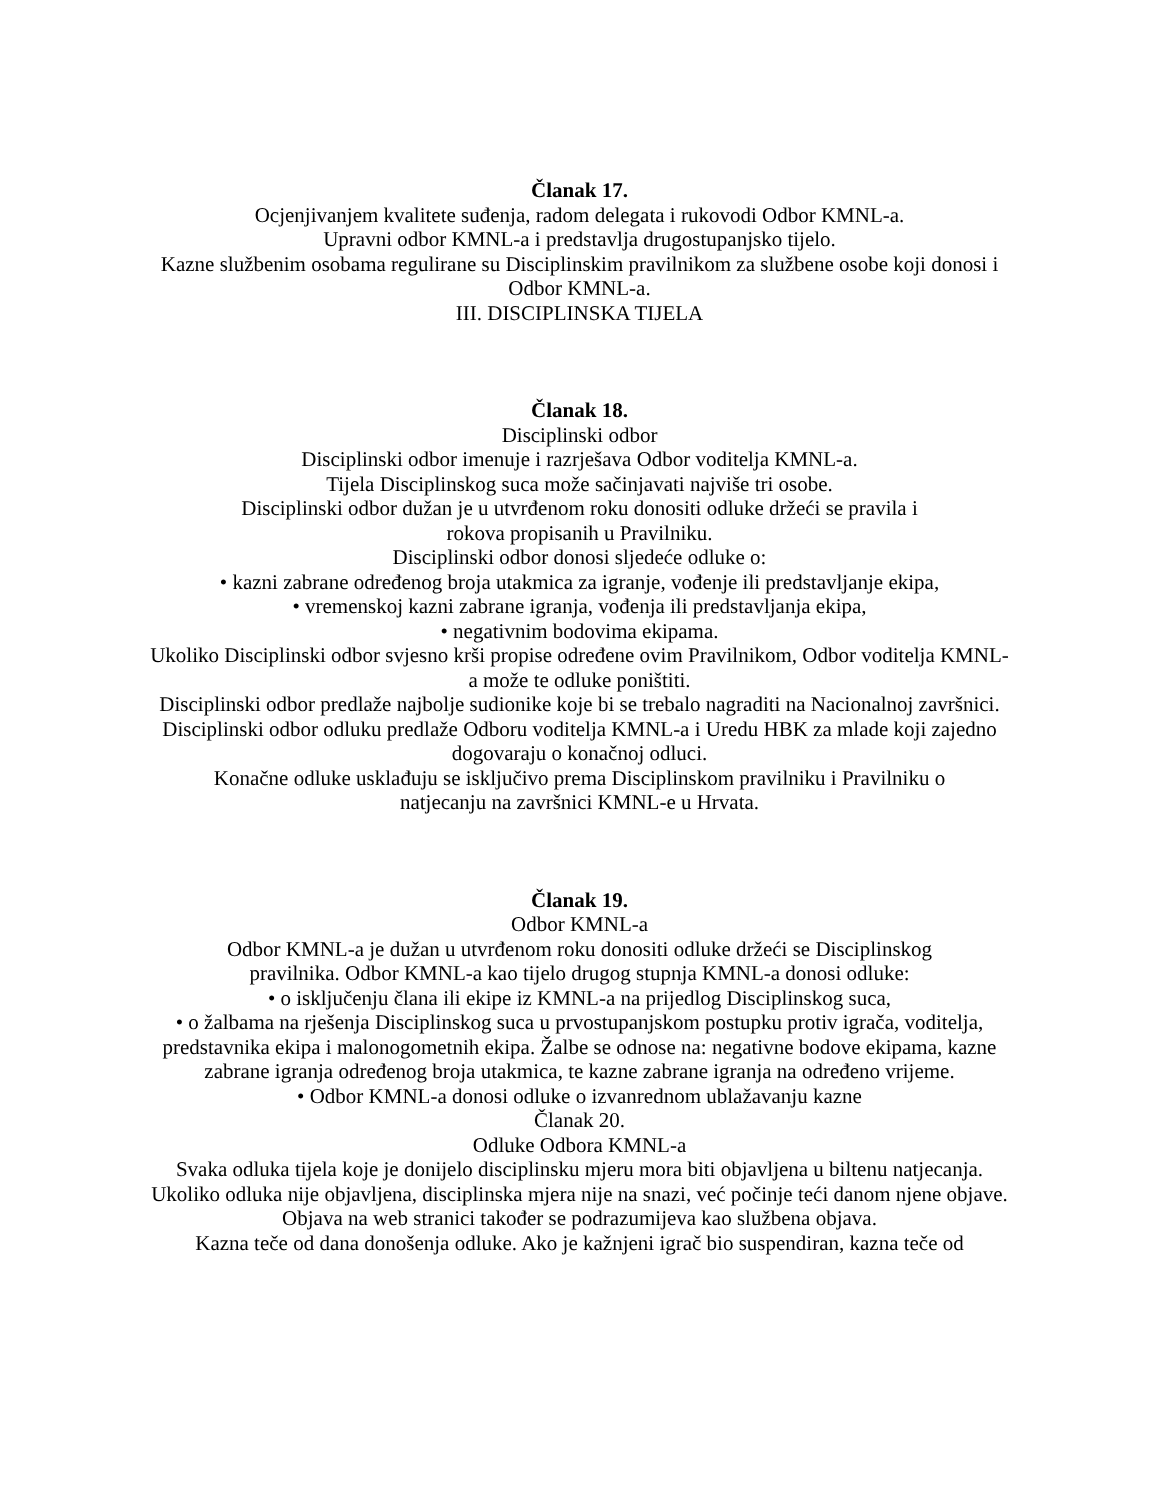Članak 17.
Ocjenjivanjem kvalitete suđenja, radom delegata i rukovodi Odbor KMNL-a.
Upravni odbor KMNL-a i predstavlja drugostupanjsko tijelo.
Kazne službenim osobama regulirane su Disciplinskim pravilnikom za službene osobe koji donosi i Odbor KMNL-a.
III. DISCIPLINSKA TIJELA
Članak 18.
Disciplinski odbor
Disciplinski odbor imenuje i razrješava Odbor voditelja KMNL-a.
Tijela Disciplinskog suca može sačinjavati najviše tri osobe.
Disciplinski odbor dužan je u utvrđenom roku donositi odluke držeći se pravila i
rokova propisanih u Pravilniku.
Disciplinski odbor donosi sljedeće odluke o:
• kazni zabrane određenog broja utakmica za igranje, vođenje ili predstavljanje ekipa,
• vremenskoj kazni zabrane igranja, vođenja ili predstavljanja ekipa,
• negativnim bodovima ekipama.
Ukoliko Disciplinski odbor svjesno krši propise određene ovim Pravilnikom, Odbor voditelja KMNL-a može te odluke poništiti.
Disciplinski odbor predlaže najbolje sudionike koje bi se trebalo nagraditi na Nacionalnoj završnici.
Disciplinski odbor odluku predlaže Odboru voditelja KMNL-a i Uredu HBK za mlade koji zajedno dogovaraju o konačnoj odluci.
Konačne odluke usklađuju se isključivo prema Disciplinskom pravilniku i Pravilniku o
natjecanju na završnici KMNL-e u Hrvata.
Članak 19.
Odbor KMNL-a
Odbor KMNL-a je dužan u utvrđenom roku donositi odluke držeći se Disciplinskog
pravilnika. Odbor KMNL-a kao tijelo drugog stupnja KMNL-a donosi odluke:
• o isključenju člana ili ekipe iz KMNL-a na prijedlog Disciplinskog suca,
• o žalbama na rješenja Disciplinskog suca u prvostupanjskom postupku protiv igrača, voditelja, predstavnika ekipa i malonogometnih ekipa. Žalbe se odnose na: negativne bodove ekipama, kazne zabrane igranja određenog broja utakmica, te kazne zabrane igranja na određeno vrijeme.
• Odbor KMNL-a donosi odluke o izvanrednom ublažavanju kazne
Članak 20.
Odluke Odbora KMNL-a
Svaka odluka tijela koje je donijelo disciplinsku mjeru mora biti objavljena u biltenu natjecanja.
Ukoliko odluka nije objavljena, disciplinska mjera nije na snazi, već počinje teći danom njene objave.
Objava na web stranici također se podrazumijeva kao službena objava.
Kazna teče od dana donošenja odluke. Ako je kažnjeni igrač bio suspendiran, kazna teče od